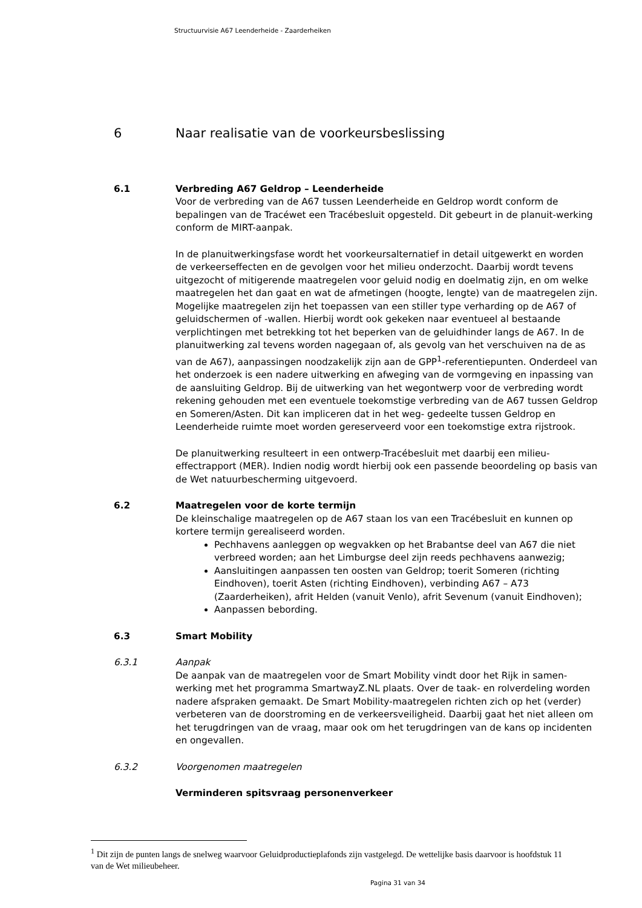Structuurvisie A67 Leenderheide - Zaarderheiken
6 Naar realisatie van de voorkeursbeslissing
6.1 Verbreding A67 Geldrop – Leenderheide
Voor de verbreding van de A67 tussen Leenderheide en Geldrop wordt conform de bepalingen van de Tracéwet een Tracébesluit opgesteld. Dit gebeurt in de planuit-werking conform de MIRT-aanpak.
In de planuitwerkingsfase wordt het voorkeursalternatief in detail uitgewerkt en worden de verkeerseffecten en de gevolgen voor het milieu onderzocht. Daarbij wordt tevens uitgezocht of mitigerende maatregelen voor geluid nodig en doelmatig zijn, en om welke maatregelen het dan gaat en wat de afmetingen (hoogte, lengte) van de maatregelen zijn. Mogelijke maatregelen zijn het toepassen van een stiller type verharding op de A67 of geluidschermen of -wallen. Hierbij wordt ook gekeken naar eventueel al bestaande verplichtingen met betrekking tot het beperken van de geluidhinder langs de A67. In de planuitwerking zal tevens worden nagegaan of, als gevolg van het verschuiven na de as van de A67), aanpassingen noodzakelijk zijn aan de GPP<sup>1</sup>-referentiepunten. Onderdeel van het onderzoek is een nadere uitwerking en afweging van de vormgeving en inpassing van de aansluiting Geldrop. Bij de uitwerking van het wegontwerp voor de verbreding wordt rekening gehouden met een eventuele toekomstige verbreding van de A67 tussen Geldrop en Someren/Asten. Dit kan impliceren dat in het weg- gedeelte tussen Geldrop en Leenderheide ruimte moet worden gereserveerd voor een toekomstige extra rijstrook.
De planuitwerking resulteert in een ontwerp-Tracébesluit met daarbij een milieu-effectrapport (MER). Indien nodig wordt hierbij ook een passende beoordeling op basis van de Wet natuurbescherming uitgevoerd.
6.2 Maatregelen voor de korte termijn
De kleinschalige maatregelen op de A67 staan los van een Tracébesluit en kunnen op kortere termijn gerealiseerd worden.
Pechhavens aanleggen op wegvakken op het Brabantse deel van A67 die niet verbreed worden; aan het Limburgse deel zijn reeds pechhavens aanwezig;
Aansluitingen aanpassen ten oosten van Geldrop; toerit Someren (richting Eindhoven), toerit Asten (richting Eindhoven), verbinding A67 – A73 (Zaarderheiken), afrit Helden (vanuit Venlo), afrit Sevenum (vanuit Eindhoven);
Aanpassen bebording.
6.3 Smart Mobility
6.3.1 Aanpak
De aanpak van de maatregelen voor de Smart Mobility vindt door het Rijk in samen-werking met het programma SmartwayZ.NL plaats. Over de taak- en rolverdeling worden nadere afspraken gemaakt. De Smart Mobility-maatregelen richten zich op het (verder) verbeteren van de doorstroming en de verkeersveiligheid. Daarbij gaat het niet alleen om het terugdringen van de vraag, maar ook om het terugdringen van de kans op incidenten en ongevallen.
6.3.2 Voorgenomen maatregelen
Verminderen spitsvraag personenverkeer
<sup>1</sup> Dit zijn de punten langs de snelweg waarvoor Geluidproductieplafonds zijn vastgelegd. De wettelijke basis daarvoor is hoofdstuk 11 van de Wet milieubeheer.
Pagina 31 van 34